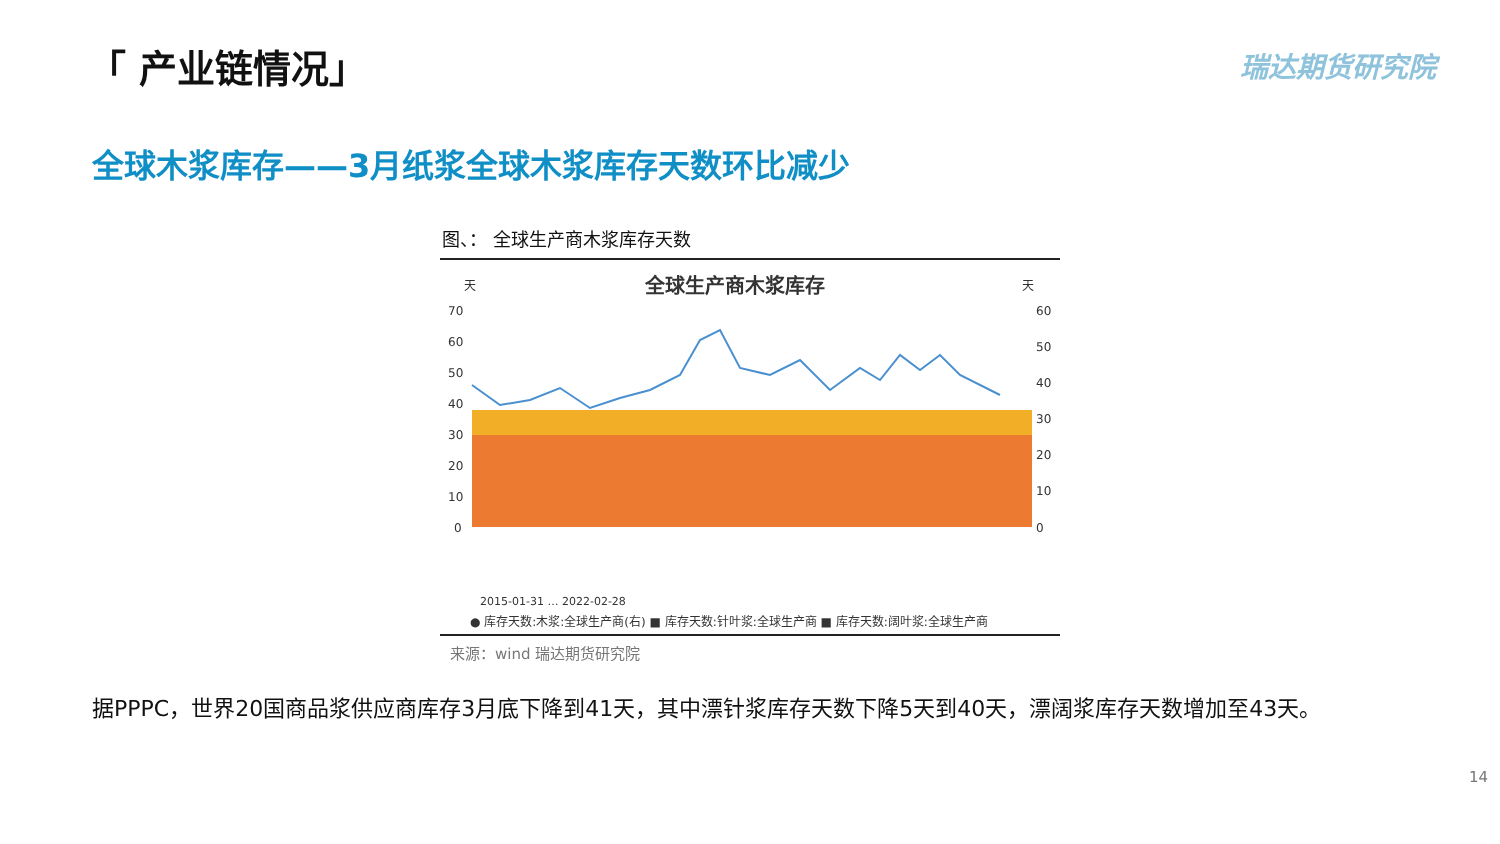「 产业链情况」 瑞达期货研究院
全球木浆库存——3月纸浆全球木浆库存天数环比减少
图、： 全球生产商木浆库存天数
天
天
全球生产商木浆库存
70
60
50
40
30
20
10
0
60
50
40
30
20
10
0
2015-01-31 … 2022-02-28
● 库存天数:木浆:全球生产商(右) ■ 库存天数:针叶浆:全球生产商 ■ 库存天数:阔叶浆:全球生产商
来源：wind 瑞达期货研究院
据PPPC，世界20国商品浆供应商库存3月底下降到41天，其中漂针浆库存天数下降5天到40天，漂阔浆库存天数增加至43天。
14